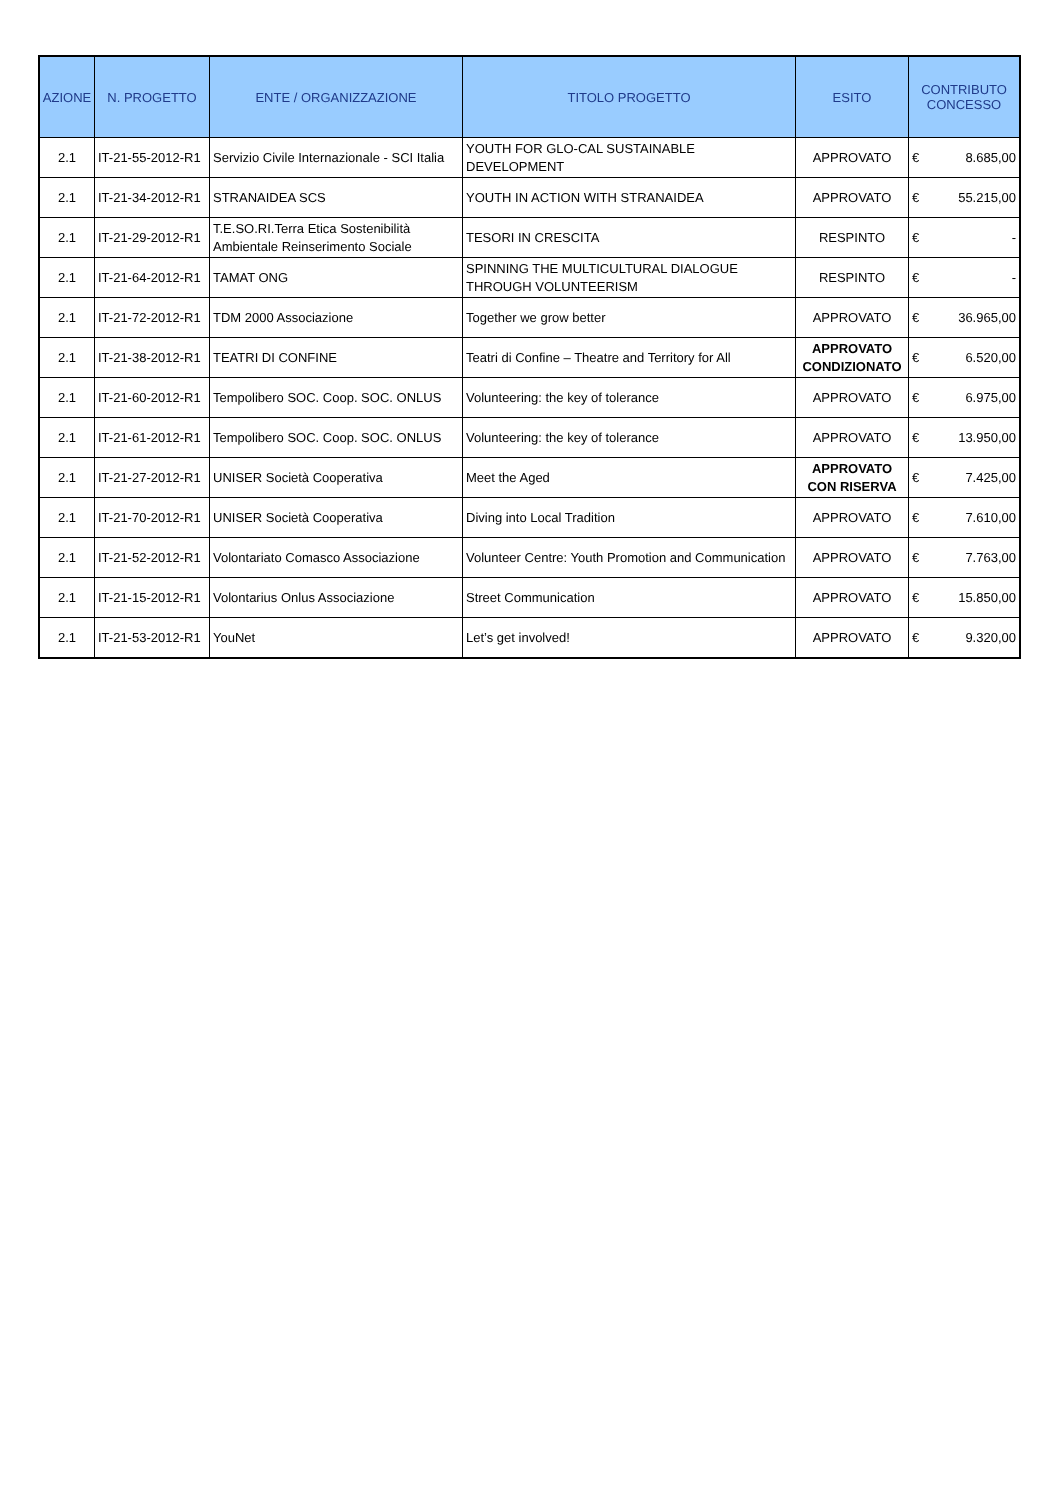| AZIONE | N. PROGETTO | ENTE / ORGANIZZAZIONE | TITOLO PROGETTO | ESITO | CONTRIBUTO CONCESSO |
| --- | --- | --- | --- | --- | --- |
| 2.1 | IT-21-55-2012-R1 | Servizio Civile Internazionale - SCI Italia | YOUTH FOR GLO-CAL SUSTAINABLE DEVELOPMENT | APPROVATO | € 8.685,00 |
| 2.1 | IT-21-34-2012-R1 | STRANAIDEA SCS | YOUTH IN ACTION WITH STRANAIDEA | APPROVATO | € 55.215,00 |
| 2.1 | IT-21-29-2012-R1 | T.E.SO.RI.Terra Etica Sostenibilità Ambientale Reinserimento Sociale | TESORI IN CRESCITA | RESPINTO | € - |
| 2.1 | IT-21-64-2012-R1 | TAMAT ONG | SPINNING THE MULTICULTURAL DIALOGUE THROUGH VOLUNTEERISM | RESPINTO | € - |
| 2.1 | IT-21-72-2012-R1 | TDM 2000 Associazione | Together we grow better | APPROVATO | € 36.965,00 |
| 2.1 | IT-21-38-2012-R1 | TEATRI DI CONFINE | Teatri di Confine – Theatre and Territory for All | APPROVATO CONDIZIONATO | € 6.520,00 |
| 2.1 | IT-21-60-2012-R1 | Tempolibero SOC. Coop. SOC. ONLUS | Volunteering: the key of tolerance | APPROVATO | € 6.975,00 |
| 2.1 | IT-21-61-2012-R1 | Tempolibero SOC. Coop. SOC. ONLUS | Volunteering: the key of tolerance | APPROVATO | € 13.950,00 |
| 2.1 | IT-21-27-2012-R1 | UNISER Società Cooperativa | Meet the Aged | APPROVATO CON RISERVA | € 7.425,00 |
| 2.1 | IT-21-70-2012-R1 | UNISER Società Cooperativa | Diving into Local Tradition | APPROVATO | € 7.610,00 |
| 2.1 | IT-21-52-2012-R1 | Volontariato Comasco Associazione | Volunteer Centre: Youth Promotion and Communication | APPROVATO | € 7.763,00 |
| 2.1 | IT-21-15-2012-R1 | Volontarius Onlus Associazione | Street Communication | APPROVATO | € 15.850,00 |
| 2.1 | IT-21-53-2012-R1 | YouNet | Let’s get involved! | APPROVATO | € 9.320,00 |